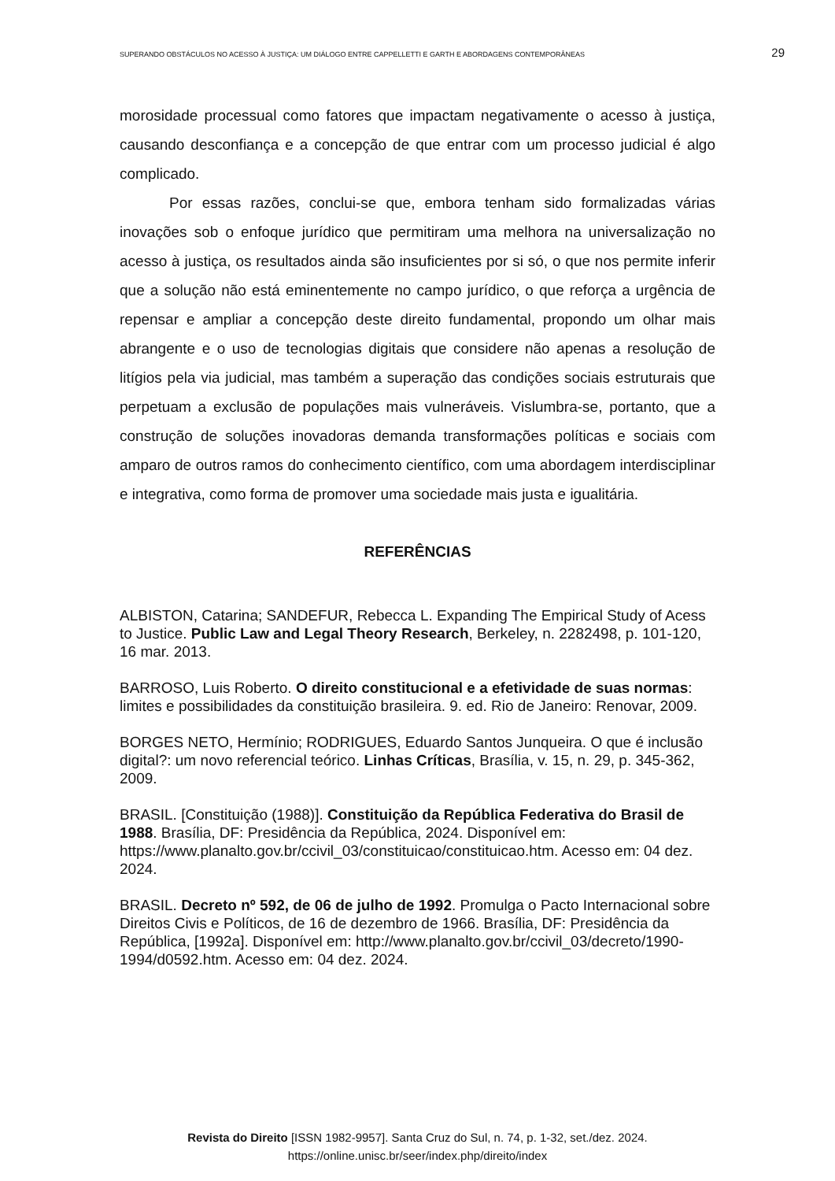SUPERANDO OBSTÁCULOS NO ACESSO À JUSTIÇA: UM DIÁLOGO ENTRE CAPPELLETTI E GARTH E ABORDAGENS CONTEMPORÂNEAS 29
morosidade processual como fatores que impactam negativamente o acesso à justiça, causando desconfiança e a concepção de que entrar com um processo judicial é algo complicado.
Por essas razões, conclui-se que, embora tenham sido formalizadas várias inovações sob o enfoque jurídico que permitiram uma melhora na universalização no acesso à justiça, os resultados ainda são insuficientes por si só, o que nos permite inferir que a solução não está eminentemente no campo jurídico, o que reforça a urgência de repensar e ampliar a concepção deste direito fundamental, propondo um olhar mais abrangente e o uso de tecnologias digitais que considere não apenas a resolução de litígios pela via judicial, mas também a superação das condições sociais estruturais que perpetuam a exclusão de populações mais vulneráveis. Vislumbra-se, portanto, que a construção de soluções inovadoras demanda transformações políticas e sociais com amparo de outros ramos do conhecimento científico, com uma abordagem interdisciplinar e integrativa, como forma de promover uma sociedade mais justa e igualitária.
REFERÊNCIAS
ALBISTON, Catarina; SANDEFUR, Rebecca L. Expanding The Empirical Study of Acess to Justice. Public Law and Legal Theory Research, Berkeley, n. 2282498, p. 101-120, 16 mar. 2013.
BARROSO, Luis Roberto. O direito constitucional e a efetividade de suas normas: limites e possibilidades da constituição brasileira. 9. ed. Rio de Janeiro: Renovar, 2009.
BORGES NETO, Hermínio; RODRIGUES, Eduardo Santos Junqueira. O que é inclusão digital?: um novo referencial teórico. Linhas Críticas, Brasília, v. 15, n. 29, p. 345-362, 2009.
BRASIL. [Constituição (1988)]. Constituição da República Federativa do Brasil de 1988. Brasília, DF: Presidência da República, 2024. Disponível em: https://www.planalto.gov.br/ccivil_03/constituicao/constituicao.htm. Acesso em: 04 dez. 2024.
BRASIL. Decreto nº 592, de 06 de julho de 1992. Promulga o Pacto Internacional sobre Direitos Civis e Políticos, de 16 de dezembro de 1966. Brasília, DF: Presidência da República, [1992a]. Disponível em: http://www.planalto.gov.br/ccivil_03/decreto/1990-1994/d0592.htm. Acesso em: 04 dez. 2024.
Revista do Direito [ISSN 1982-9957]. Santa Cruz do Sul, n. 74, p. 1-32, set./dez. 2024.
https://online.unisc.br/seer/index.php/direito/index